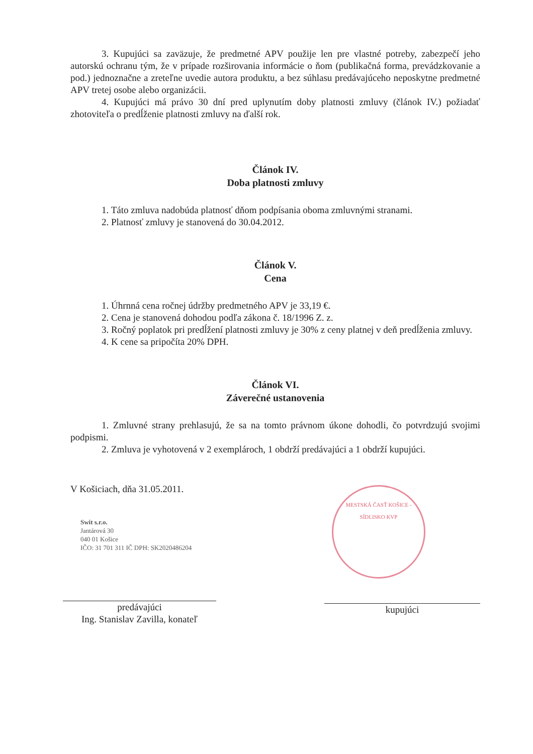3. Kupujúci sa zaväzuje, že predmetné APV použije len pre vlastné potreby, zabezpečí jeho autorskú ochranu tým, že v prípade rozširovania informácie o ňom (publikačná forma, prevádzkovanie a pod.) jednoznačne a zreteľne uvedie autora produktu, a bez súhlasu predávajúceho neposkytne predmetné APV tretej osobe alebo organizácii.
4. Kupujúci má právo 30 dní pred uplynutím doby platnosti zmluvy (článok IV.) požiadať zhotoviteľa o predĺženie platnosti zmluvy na ďalší rok.
Článok IV.
Doba platnosti zmluvy
1. Táto zmluva nadobúda platnosť dňom podpísania oboma zmluvnými stranami.
2. Platnosť zmluvy je stanovená do 30.04.2012.
Článok V.
Cena
1. Úhrnná cena ročnej údržby predmetného APV je 33,19 €.
2. Cena je stanovená dohodou podľa zákona č. 18/1996 Z. z.
3. Ročný poplatok pri predĺžení platnosti zmluvy je 30% z ceny platnej v deň predĺženia zmluvy.
4. K cene sa pripočíta 20% DPH.
Článok VI.
Záverečné ustanovenia
1. Zmluvné strany prehlasujú, že sa na tomto právnom úkone dohodli, čo potvrdzujú svojimi podpismi.
2. Zmluva je vyhotovená v 2 exemplároch, 1 obdrží predávajúci a 1 obdrží kupujúci.
V Košiciach, dňa 31.05.2011.
predávajúci
Ing. Stanislav Zavilla, konateľ
kupujúci
Swit s.r.o.
Jantárová 30
040 01 Košice
IČO: 31 701 311 IČ DPH: SK2020486204
MESTSKÁ ČASŤ KOŠICE - SÍDLISKO KVP